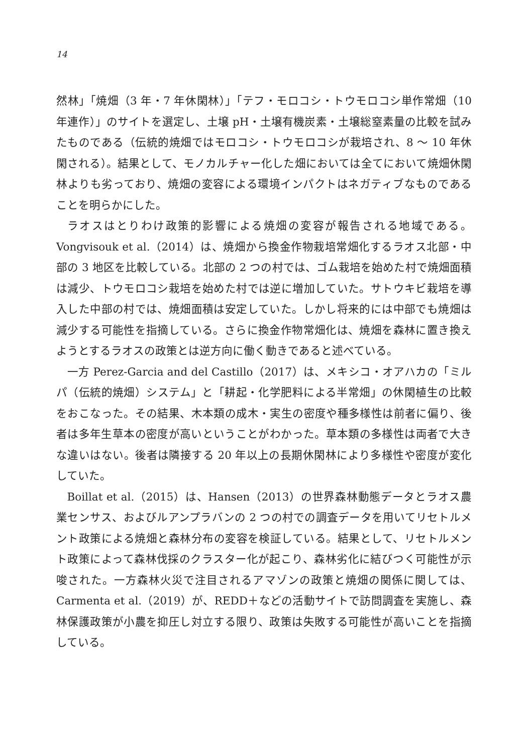14
然林」「焼畑（3 年・7 年休閑林）」「テフ・モロコシ・トウモロコシ単作常畑（10 年連作）」のサイトを選定し、土壌 pH・土壌有機炭素・土壌総窒素量の比較を試みたものである（伝統的焼畑ではモロコシ・トウモロコシが栽培され、8 〜 10 年休閑される）。結果として、モノカルチャー化した畑においては全てにおいて焼畑休閑林よりも劣っており、焼畑の変容による環境インパクトはネガティブなものであることを明らかにした。
ラオスはとりわけ政策的影響による焼畑の変容が報告される地域である。Vongvisouk et al.（2014）は、焼畑から換金作物栽培常畑化するラオス北部・中部の 3 地区を比較している。北部の 2 つの村では、ゴム栽培を始めた村で焼畑面積は減少、トウモロコシ栽培を始めた村では逆に増加していた。サトウキビ栽培を導入した中部の村では、焼畑面積は安定していた。しかし将来的には中部でも焼畑は減少する可能性を指摘している。さらに換金作物常畑化は、焼畑を森林に置き換えようとするラオスの政策とは逆方向に働く動きであると述べている。
一方 Perez-Garcia and del Castillo（2017）は、メキシコ・オアハカの「ミルパ（伝統的焼畑）システム」と「耕起・化学肥料による半常畑」の休閑植生の比較をおこなった。その結果、木本類の成木・実生の密度や種多様性は前者に偏り、後者は多年生草本の密度が高いということがわかった。草本類の多様性は両者で大きな違いはない。後者は隣接する 20 年以上の長期休閑林により多様性や密度が変化していた。
Boillat et al.（2015）は、Hansen（2013）の世界森林動態データとラオス農業センサス、およびルアンプラバンの 2 つの村での調査データを用いてリセトルメント政策による焼畑と森林分布の変容を検証している。結果として、リセトルメント政策によって森林伐採のクラスター化が起こり、森林劣化に結びつく可能性が示唆された。一方森林火災で注目されるアマゾンの政策と焼畑の関係に関しては、Carmenta et al.（2019）が、REDD＋などの活動サイトで訪問調査を実施し、森林保護政策が小農を抑圧し対立する限り、政策は失敗する可能性が高いことを指摘している。